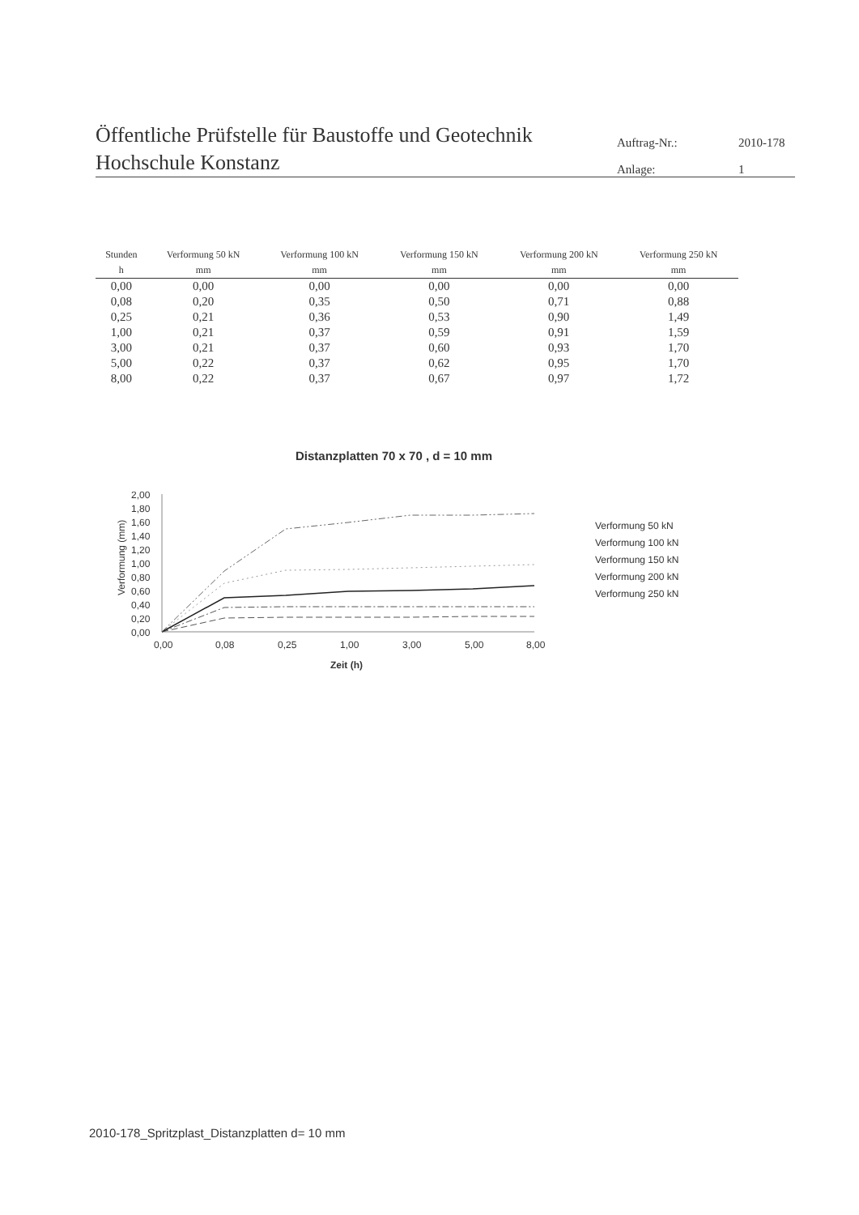Öffentliche Prüfstelle für Baustoffe und Geotechnik
Hochschule Konstanz
Auftrag-Nr.: 2010-178 Anlage: 1
| Stunden | Verformung 50 kN | Verformung 100 kN | Verformung 150 kN | Verformung 200 kN | Verformung 250 kN |
| --- | --- | --- | --- | --- | --- |
| h | mm | mm | mm | mm | mm |
| 0,00 | 0,00 | 0,00 | 0,00 | 0,00 | 0,00 |
| 0,08 | 0,20 | 0,35 | 0,50 | 0,71 | 0,88 |
| 0,25 | 0,21 | 0,36 | 0,53 | 0,90 | 1,49 |
| 1,00 | 0,21 | 0,37 | 0,59 | 0,91 | 1,59 |
| 3,00 | 0,21 | 0,37 | 0,60 | 0,93 | 1,70 |
| 5,00 | 0,22 | 0,37 | 0,62 | 0,95 | 1,70 |
| 8,00 | 0,22 | 0,37 | 0,67 | 0,97 | 1,72 |
Distanzplatten 70 x 70 , d = 10 mm
2,00
1,80
1,60
1,40
1,20
1,00
0,80
0,60
0,40
0,20
0,00
Verformung (mm)
0,00
0,08
0,25
1,00
3,00
5,00
8,00
Zeit (h)
Verformung 50 kN
Verformung 100 kN
Verformung 150 kN
Verformung 200 kN
Verformung 250 kN
2010-178_Spritzplast_Distanzplatten d= 10 mm